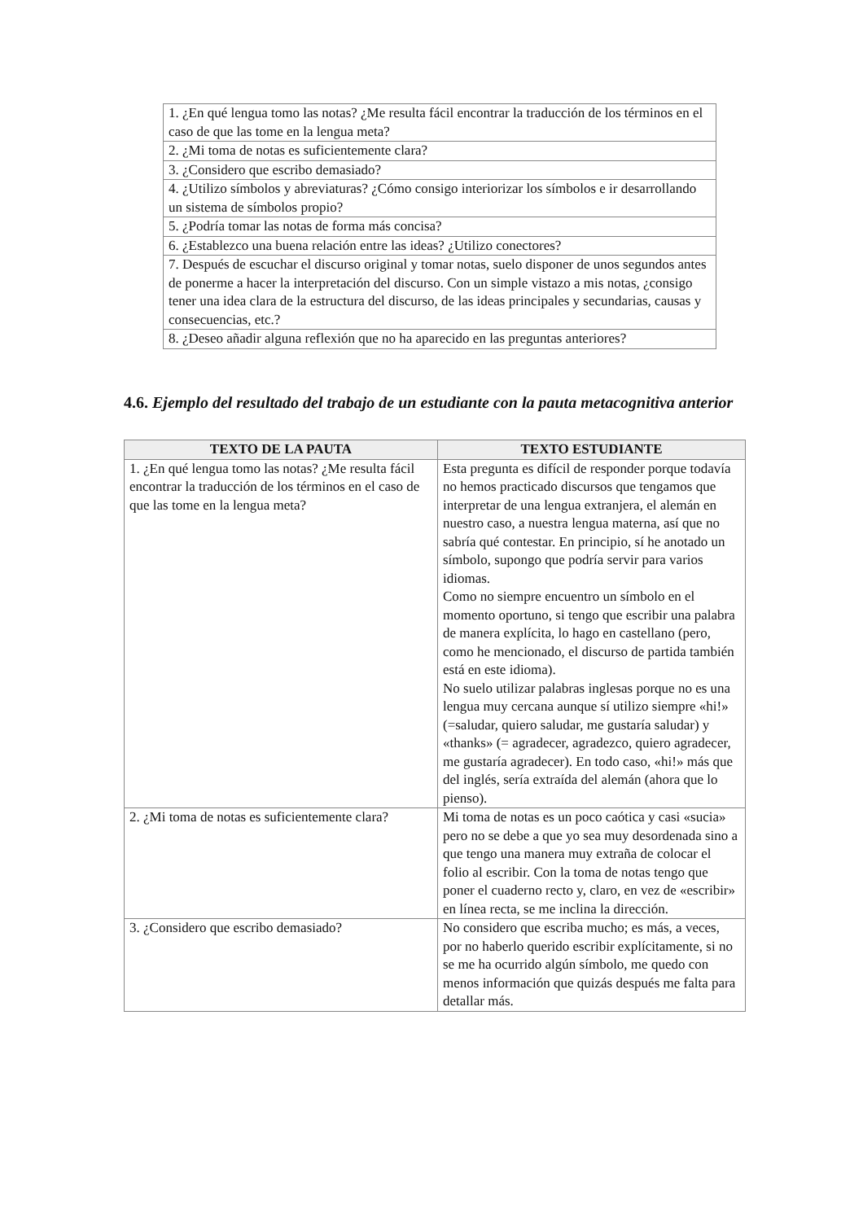| 1. ¿En qué lengua tomo las notas? ¿Me resulta fácil encontrar la traducción de los términos en el caso de que las tome en la lengua meta? |
| 2. ¿Mi toma de notas es suficientemente clara? |
| 3. ¿Considero que escribo demasiado? |
| 4. ¿Utilizo símbolos y abreviaturas? ¿Cómo consigo interiorizar los símbolos e ir desarrollando un sistema de símbolos propio? |
| 5. ¿Podría tomar las notas de forma más concisa? |
| 6. ¿Establezco una buena relación entre las ideas? ¿Utilizo conectores? |
| 7. Después de escuchar el discurso original y tomar notas, suelo disponer de unos segundos antes de ponerme a hacer la interpretación del discurso. Con un simple vistazo a mis notas, ¿consigo tener una idea clara de la estructura del discurso, de las ideas principales y secundarias, causas y consecuencias, etc.? |
| 8. ¿Deseo añadir alguna reflexión que no ha aparecido en las preguntas anteriores? |
4.6. Ejemplo del resultado del trabajo de un estudiante con la pauta metacognitiva anterior
| TEXTO DE LA PAUTA | TEXTO ESTUDIANTE |
| --- | --- |
| 1. ¿En qué lengua tomo las notas? ¿Me resulta fácil encontrar la traducción de los términos en el caso de que las tome en la lengua meta? | Esta pregunta es difícil de responder porque todavía no hemos practicado discursos que tengamos que interpretar de una lengua extranjera, el alemán en nuestro caso, a nuestra lengua materna, así que no sabría qué contestar. En principio, sí he anotado un símbolo, supongo que podría servir para varios idiomas. Como no siempre encuentro un símbolo en el momento oportuno, si tengo que escribir una palabra de manera explícita, lo hago en castellano (pero, como he mencionado, el discurso de partida también está en este idioma). No suelo utilizar palabras inglesas porque no es una lengua muy cercana aunque sí utilizo siempre «hi!» (=saludar, quiero saludar, me gustaría saludar) y «thanks» (= agradecer, agradezco, quiero agradecer, me gustaría agradecer). En todo caso, «hi!» más que del inglés, sería extraída del alemán (ahora que lo pienso). |
| 2. ¿Mi toma de notas es suficientemente clara? | Mi toma de notas es un poco caótica y casi «sucia» pero no se debe a que yo sea muy desordenada sino a que tengo una manera muy extraña de colocar el folio al escribir. Con la toma de notas tengo que poner el cuaderno recto y, claro, en vez de «escribir» en línea recta, se me inclina la dirección. |
| 3. ¿Considero que escribo demasiado? | No considero que escriba mucho; es más, a veces, por no haberlo querido escribir explícitamente, si no se me ha ocurrido algún símbolo, me quedo con menos información que quizás después me falta para detallar más. |